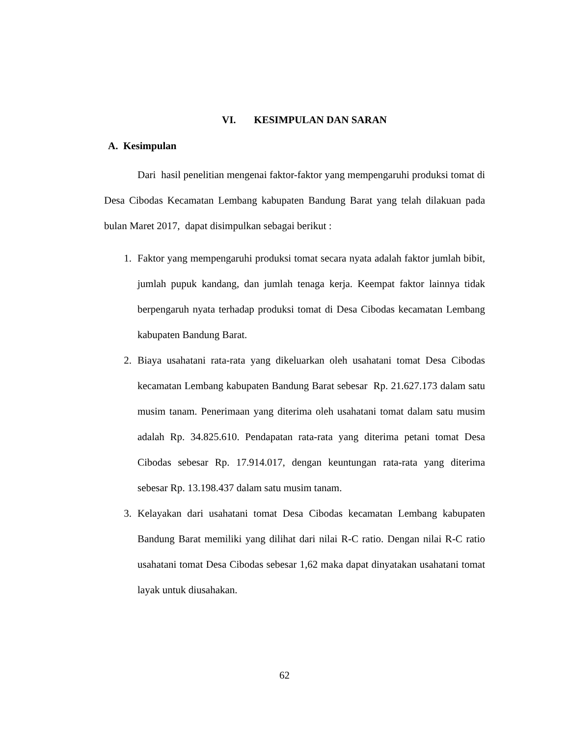VI. KESIMPULAN DAN SARAN
A. Kesimpulan
Dari hasil penelitian mengenai faktor-faktor yang mempengaruhi produksi tomat di Desa Cibodas Kecamatan Lembang kabupaten Bandung Barat yang telah dilakuan pada bulan Maret 2017, dapat disimpulkan sebagai berikut :
1. Faktor yang mempengaruhi produksi tomat secara nyata adalah faktor jumlah bibit, jumlah pupuk kandang, dan jumlah tenaga kerja. Keempat faktor lainnya tidak berpengaruh nyata terhadap produksi tomat di Desa Cibodas kecamatan Lembang kabupaten Bandung Barat.
2. Biaya usahatani rata-rata yang dikeluarkan oleh usahatani tomat Desa Cibodas kecamatan Lembang kabupaten Bandung Barat sebesar Rp. 21.627.173 dalam satu musim tanam. Penerimaan yang diterima oleh usahatani tomat dalam satu musim adalah Rp. 34.825.610. Pendapatan rata-rata yang diterima petani tomat Desa Cibodas sebesar Rp. 17.914.017, dengan keuntungan rata-rata yang diterima sebesar Rp. 13.198.437 dalam satu musim tanam.
3. Kelayakan dari usahatani tomat Desa Cibodas kecamatan Lembang kabupaten Bandung Barat memiliki yang dilihat dari nilai R-C ratio. Dengan nilai R-C ratio usahatani tomat Desa Cibodas sebesar 1,62 maka dapat dinyatakan usahatani tomat layak untuk diusahakan.
62